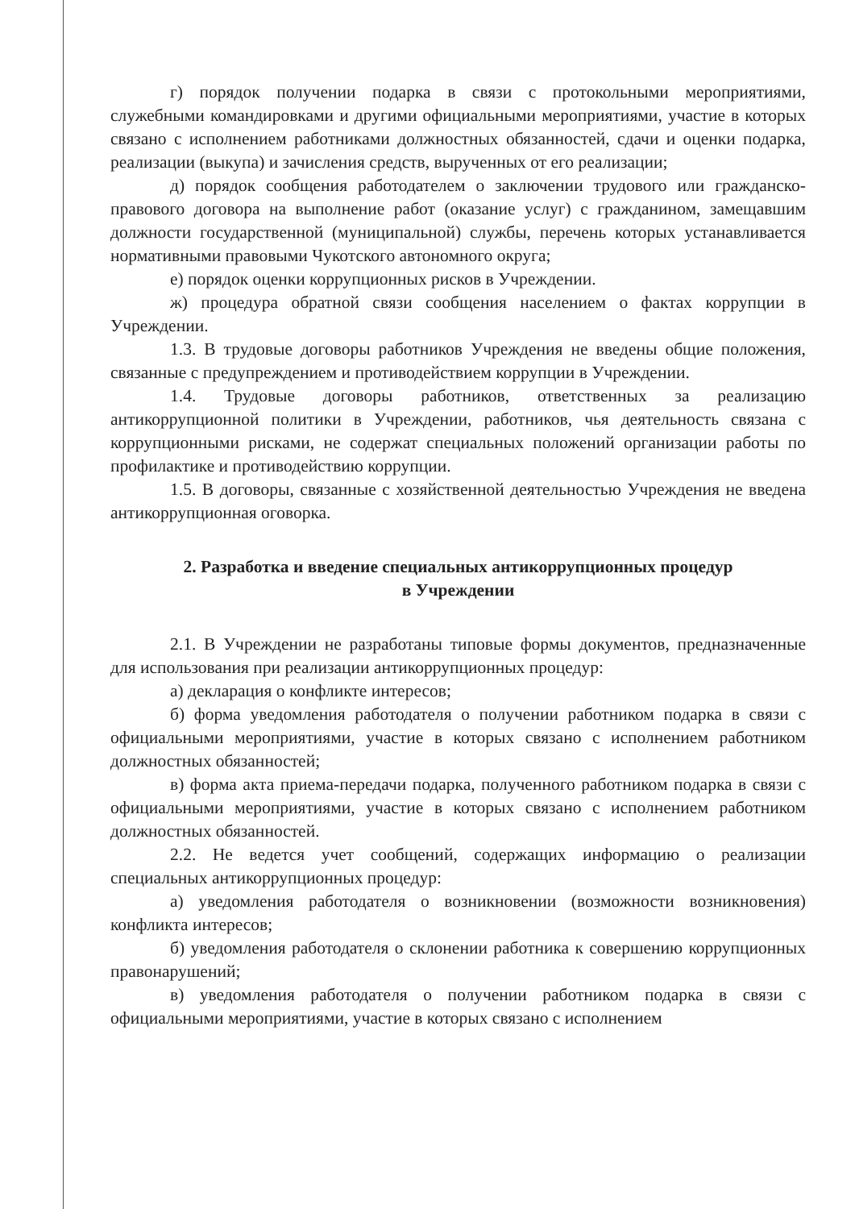г) порядок получении подарка в связи с протокольными мероприятиями, служебными командировками и другими официальными мероприятиями, участие в которых связано с исполнением работниками должностных обязанностей, сдачи и оценки подарка, реализации (выкупа) и зачисления средств, вырученных от его реализации;
д) порядок сообщения работодателем о заключении трудового или гражданско-правового договора на выполнение работ (оказание услуг) с гражданином, замещавшим должности государственной (муниципальной) службы, перечень которых устанавливается нормативными правовыми Чукотского автономного округа;
е) порядок оценки коррупционных рисков в Учреждении.
ж) процедура обратной связи сообщения населением о фактах коррупции в Учреждении.
1.3. В трудовые договоры работников Учреждения не введены общие положения, связанные с предупреждением и противодействием коррупции в Учреждении.
1.4. Трудовые договоры работников, ответственных за реализацию антикоррупционной политики в Учреждении, работников, чья деятельность связана с коррупционными рисками, не содержат специальных положений организации работы по профилактике и противодействию коррупции.
1.5. В договоры, связанные с хозяйственной деятельностью Учреждения не введена антикоррупционная оговорка.
2. Разработка и введение специальных антикоррупционных процедур
в Учреждении
2.1. В Учреждении не разработаны типовые формы документов, предназначенные для использования при реализации антикоррупционных процедур:
а) декларация о конфликте интересов;
б) форма уведомления работодателя о получении работником подарка в связи с официальными мероприятиями, участие в которых связано с исполнением работником должностных обязанностей;
в) форма акта приема-передачи подарка, полученного работником подарка в связи с официальными мероприятиями, участие в которых связано с исполнением работником должностных обязанностей.
2.2. Не ведется учет сообщений, содержащих информацию о реализации специальных антикоррупционных процедур:
а) уведомления работодателя о возникновении (возможности возникновения) конфликта интересов;
б) уведомления работодателя о склонении работника к совершению коррупционных правонарушений;
в) уведомления работодателя о получении работником подарка в связи с официальными мероприятиями, участие в которых связано с исполнением